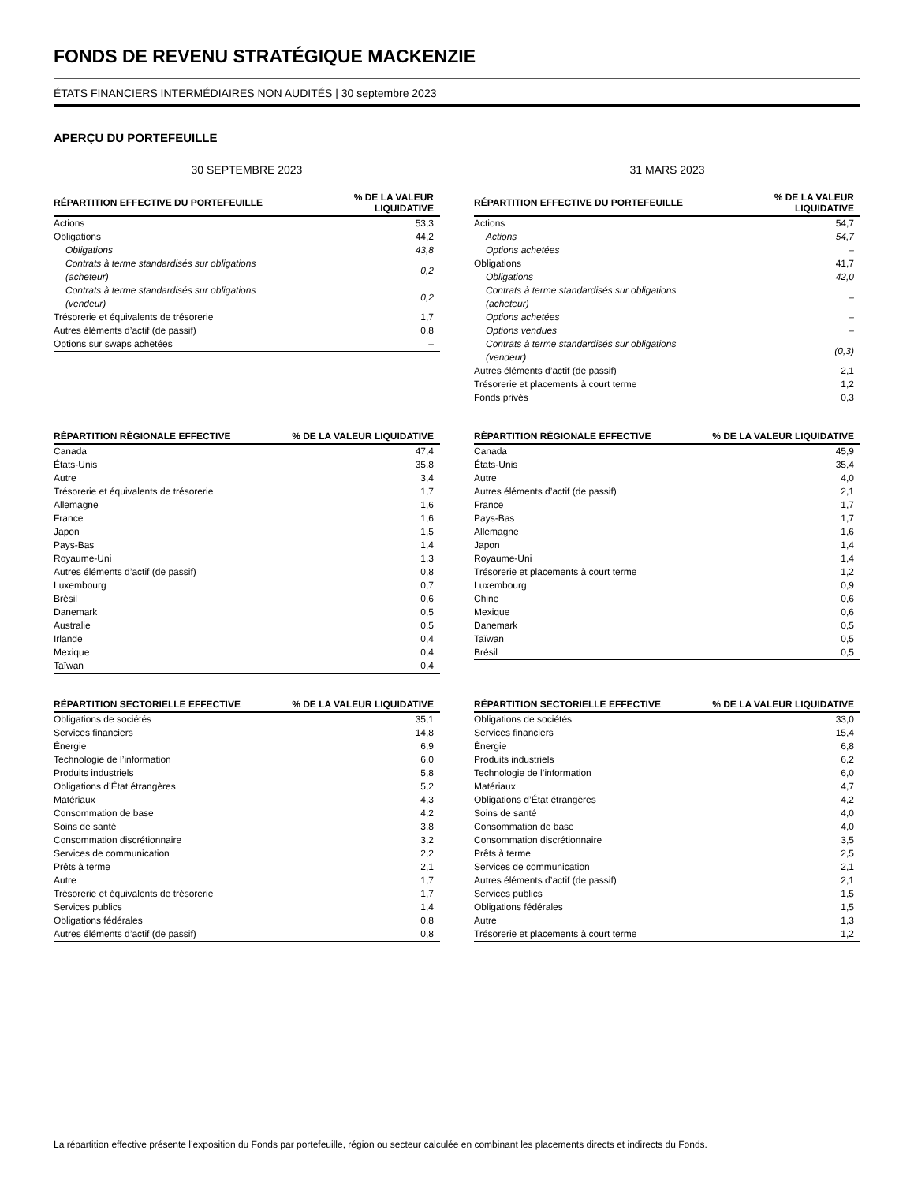FONDS DE REVENU STRATÉGIQUE MACKENZIE
ÉTATS FINANCIERS INTERMÉDIAIRES NON AUDITÉS | 30 septembre 2023
APERÇU DU PORTEFEUILLE
30 SEPTEMBRE 2023
| RÉPARTITION EFFECTIVE DU PORTEFEUILLE | % DE LA VALEUR LIQUIDATIVE |
| --- | --- |
| Actions | 53,3 |
| Obligations | 44,2 |
| Obligations | 43,8 |
| Contrats à terme standardisés sur obligations (acheteur) | 0,2 |
| Contrats à terme standardisés sur obligations (vendeur) | 0,2 |
| Trésorerie et équivalents de trésorerie | 1,7 |
| Autres éléments d’actif (de passif) | 0,8 |
| Options sur swaps achetées | – |
| RÉPARTITION RÉGIONALE EFFECTIVE | % DE LA VALEUR LIQUIDATIVE |
| --- | --- |
| Canada | 47,4 |
| États-Unis | 35,8 |
| Autre | 3,4 |
| Trésorerie et équivalents de trésorerie | 1,7 |
| Allemagne | 1,6 |
| France | 1,6 |
| Japon | 1,5 |
| Pays-Bas | 1,4 |
| Royaume-Uni | 1,3 |
| Autres éléments d’actif (de passif) | 0,8 |
| Luxembourg | 0,7 |
| Brésil | 0,6 |
| Danemark | 0,5 |
| Australie | 0,5 |
| Irlande | 0,4 |
| Mexique | 0,4 |
| Taïwan | 0,4 |
| RÉPARTITION SECTORIELLE EFFECTIVE | % DE LA VALEUR LIQUIDATIVE |
| --- | --- |
| Obligations de sociétés | 35,1 |
| Services financiers | 14,8 |
| Énergie | 6,9 |
| Technologie de l’information | 6,0 |
| Produits industriels | 5,8 |
| Obligations d’État étrangères | 5,2 |
| Matériaux | 4,3 |
| Consommation de base | 4,2 |
| Soins de santé | 3,8 |
| Consommation discrétionnaire | 3,2 |
| Services de communication | 2,2 |
| Prêts à terme | 2,1 |
| Autre | 1,7 |
| Trésorerie et équivalents de trésorerie | 1,7 |
| Services publics | 1,4 |
| Obligations fédérales | 0,8 |
| Autres éléments d’actif (de passif) | 0,8 |
31 MARS 2023
| RÉPARTITION EFFECTIVE DU PORTEFEUILLE | % DE LA VALEUR LIQUIDATIVE |
| --- | --- |
| Actions | 54,7 |
| Actions | 54,7 |
| Options achetées | – |
| Obligations | 41,7 |
| Obligations | 42,0 |
| Contrats à terme standardisés sur obligations (acheteur) | – |
| Options achetées | – |
| Options vendues | – |
| Contrats à terme standardisés sur obligations (vendeur) | (0,3) |
| Autres éléments d’actif (de passif) | 2,1 |
| Trésorerie et placements à court terme | 1,2 |
| Fonds privés | 0,3 |
| RÉPARTITION RÉGIONALE EFFECTIVE | % DE LA VALEUR LIQUIDATIVE |
| --- | --- |
| Canada | 45,9 |
| États-Unis | 35,4 |
| Autre | 4,0 |
| Autres éléments d’actif (de passif) | 2,1 |
| France | 1,7 |
| Pays-Bas | 1,7 |
| Allemagne | 1,6 |
| Japon | 1,4 |
| Royaume-Uni | 1,4 |
| Trésorerie et placements à court terme | 1,2 |
| Luxembourg | 0,9 |
| Chine | 0,6 |
| Mexique | 0,6 |
| Danemark | 0,5 |
| Taïwan | 0,5 |
| Brésil | 0,5 |
| RÉPARTITION SECTORIELLE EFFECTIVE | % DE LA VALEUR LIQUIDATIVE |
| --- | --- |
| Obligations de sociétés | 33,0 |
| Services financiers | 15,4 |
| Énergie | 6,8 |
| Produits industriels | 6,2 |
| Technologie de l’information | 6,0 |
| Matériaux | 4,7 |
| Obligations d’État étrangères | 4,2 |
| Soins de santé | 4,0 |
| Consommation de base | 4,0 |
| Consommation discrétionnaire | 3,5 |
| Prêts à terme | 2,5 |
| Services de communication | 2,1 |
| Autres éléments d’actif (de passif) | 2,1 |
| Services publics | 1,5 |
| Obligations fédérales | 1,5 |
| Autre | 1,3 |
| Trésorerie et placements à court terme | 1,2 |
La répartition effective présente l’exposition du Fonds par portefeuille, région ou secteur calculée en combinant les placements directs et indirects du Fonds.